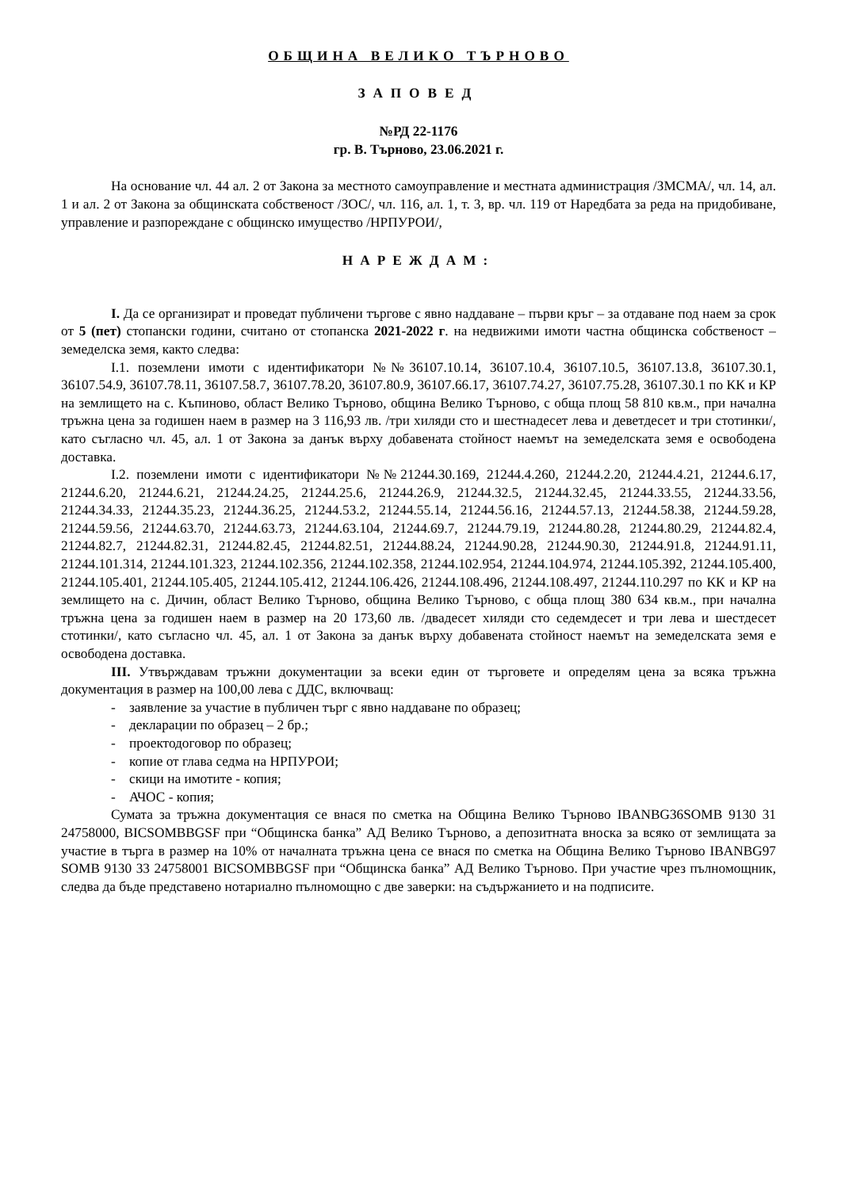ОБЩИНА ВЕЛИКО ТЪРНОВО
ЗАПОВЕД
№РД 22-1176
гр. В. Търново, 23.06.2021 г.
На основание чл. 44 ал. 2 от Закона за местното самоуправление и местната администрация /ЗМСМА/, чл. 14, ал. 1 и ал. 2 от Закона за общинската собственост /ЗОС/, чл. 116, ал. 1, т. 3, вр. чл. 119 от Наредбата за реда на придобиване, управление и разпореждане с общинско имущество /НРПУРОИ/,
НАРЕЖДАМ:
I. Да се организират и проведат публичени търгове с явно наддаване – първи кръг – за отдаване под наем за срок от 5 (пет) стопански години, считано от стопанска 2021-2022 г. на недвижими имоти частна общинска собственост – земеделска земя, както следва:
I.1. поземлени имоти с идентификатори №№36107.10.14, 36107.10.4, 36107.10.5, 36107.13.8, 36107.30.1, 36107.54.9, 36107.78.11, 36107.58.7, 36107.78.20, 36107.80.9, 36107.66.17, 36107.74.27, 36107.75.28, 36107.30.1 по КК и КР на землището на с. Къпиново, област Велико Търново, община Велико Търново, с обща площ 58 810 кв.м., при начална тръжна цена за годишен наем в размер на 3 116,93 лв. /три хиляди сто и шестнадесет лева и деветдесет и три стотинки/, като съгласно чл. 45, ал. 1 от Закона за данък върху добавената стойност наемът на земеделската земя е освободена доставка.
I.2. поземлени имоти с идентификатори №№21244.30.169, 21244.4.260, 21244.2.20, 21244.4.21, 21244.6.17, 21244.6.20, 21244.6.21, 21244.24.25, 21244.25.6, 21244.26.9, 21244.32.5, 21244.32.45, 21244.33.55, 21244.33.56, 21244.34.33, 21244.35.23, 21244.36.25, 21244.53.2, 21244.55.14, 21244.56.16, 21244.57.13, 21244.58.38, 21244.59.28, 21244.59.56, 21244.63.70, 21244.63.73, 21244.63.104, 21244.69.7, 21244.79.19, 21244.80.28, 21244.80.29, 21244.82.4, 21244.82.7, 21244.82.31, 21244.82.45, 21244.82.51, 21244.88.24, 21244.90.28, 21244.90.30, 21244.91.8, 21244.91.11, 21244.101.314, 21244.101.323, 21244.102.356, 21244.102.358, 21244.102.954, 21244.104.974, 21244.105.392, 21244.105.400, 21244.105.401, 21244.105.405, 21244.105.412, 21244.106.426, 21244.108.496, 21244.108.497, 21244.110.297 по КК и КР на землището на с. Дичин, област Велико Търново, община Велико Търново, с обща площ 380 634 кв.м., при начална тръжна цена за годишен наем в размер на 20 173,60 лв. /двадесет хиляди сто седемдесет и три лева и шестдесет стотинки/, като съгласно чл. 45, ал. 1 от Закона за данък върху добавената стойност наемът на земеделската земя е освободена доставка.
III. Утвърждавам тръжни документации за всеки един от търговете и определям цена за всяка тръжна документация в размер на 100,00 лева с ДДС, включващ:
- заявление за участие в публичен търг с явно наддаване по образец;
- декларации по образец – 2 бр.;
- проектодоговор по образец;
- копие от глава седма на НРПУРОИ;
- скици на имотите - копия;
- АЧОС - копия;
Сумата за тръжна документация се внася по сметка на Община Велико Търново IBANBG36SOMB 9130 31 24758000, BICSOMBBGSF при “Общинска банка” АД Велико Търново, а депозитната вноска за всяко от землищата за участие в търга в размер на 10% от началната тръжна цена се внася по сметка на Община Велико Търново IBANBG97 SOMB 9130 33 24758001 BICSOMBBGSF при “Общинска банка” АД Велико Търново. При участие чрез пълномощник, следва да бъде представено нотариално пълномощно с две заверки: на съдържанието и на подписите.